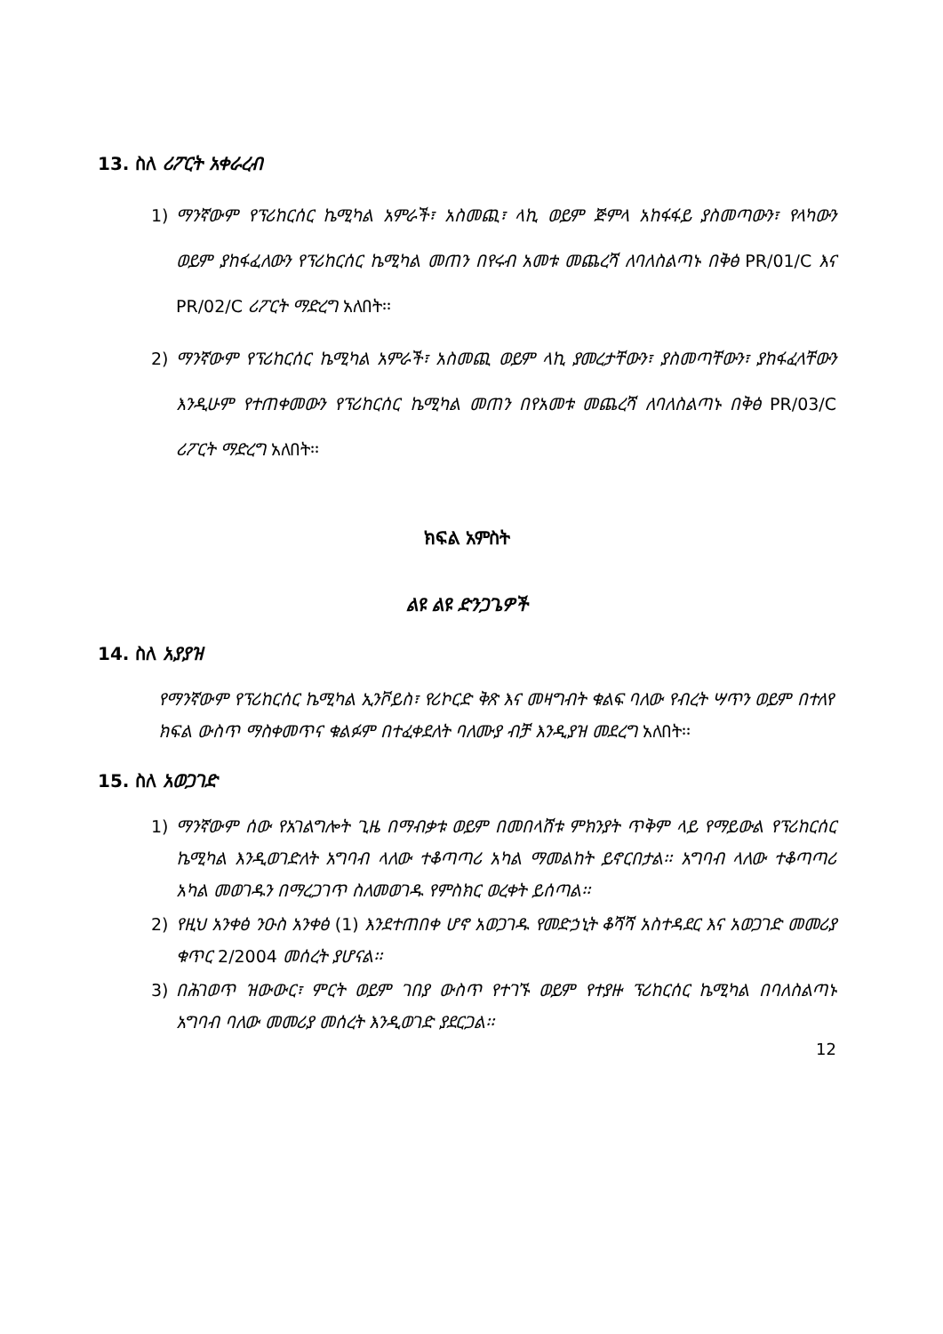13. ስለ ሪፖርት አቀራረብ
1) ማንኛውም የፕሪከርሰር ኬሚካል አምራች፣ አስመጪ፣ ላኪ ወይም ጅምላ አከፋፋይ ያስመጣውን፣ የላካውን ወይም ያከፋፈለውን የፕሪከርሰር ኬሚካል መጠን በየሩብ አመቱ መጨረሻ ለባለስልጣኑ በቅፅ PR/01/C እና PR/02/C ሪፖርት ማድረግ አለበት፡፡
2) ማንኛውም የፕሪከርሰር ኬሚካል አምራች፣ አስመጪ ወይም ላኪ ያመረታቸውን፣ ያስመጣቸውን፣ ያከፋፈላቸውን እንዲሁም የተጠቀመውን የፕሪከርሰር ኬሚካል መጠን በየአመቱ መጨረሻ ለባለስልጣኑ በቅፅ PR/03/C ሪፖርት ማድረግ አለበት፡፡
ክፍል አምስት
ልዩ ልዩ ድንጋጌዎች
14. ስለ አያያዝ
የማንኛውም የፕሪከርሰር ኬሚካል ኢንቮይስ፣ የሪኮርድ ቅጽ እና መዛግብት ቁልፍ ባለው የብረት ሣጥን ወይም በተለየ ክፍል ውስጥ ማስቀመጥና ቁልፉም በተፈቀደለት ባለሙያ ብቻ እንዲያዝ መደረግ አለበት፡፡
15. ስለ አወጋገድ
1) ማንኛውም ሰው የአገልግሎት ጊዜ በማብቃቱ ወይም በመበላሸቱ ምክንያት ጥቅም ላይ የማይውል የፕሪከርሰር ኬሚካል እንዲወገድለት አግባብ ላለው ተቆጣጣሪ አካል ማመልከት ይኖርበታል፡፡ አግባብ ላለው ተቆጣጣሪ አካል መወገዱን በማረጋገጥ ስለመወገዱ የምስክር ወረቀት ይሰጣል፡፡
2) የዚህ አንቀፅ ንዑስ አንቀፅ (1) እንደተጠበቀ ሆኖ አወጋገዱ የመድኃኒት ቆሻሻ አስተዳደር እና አወጋገድ መመሪያ ቁጥር 2/2004 መሰረት ያሆናል፡፡
3) በሕገወጥ ዝውውር፣ ምርት ወይም ገበያ ውስጥ የተገኙ ወይም የተያዙ ፕሪከርሰር ኬሚካል በባለስልጣኑ አግባብ ባለው መመሪያ መሰረት እንዲወገድ ያደርጋል፡፡
12